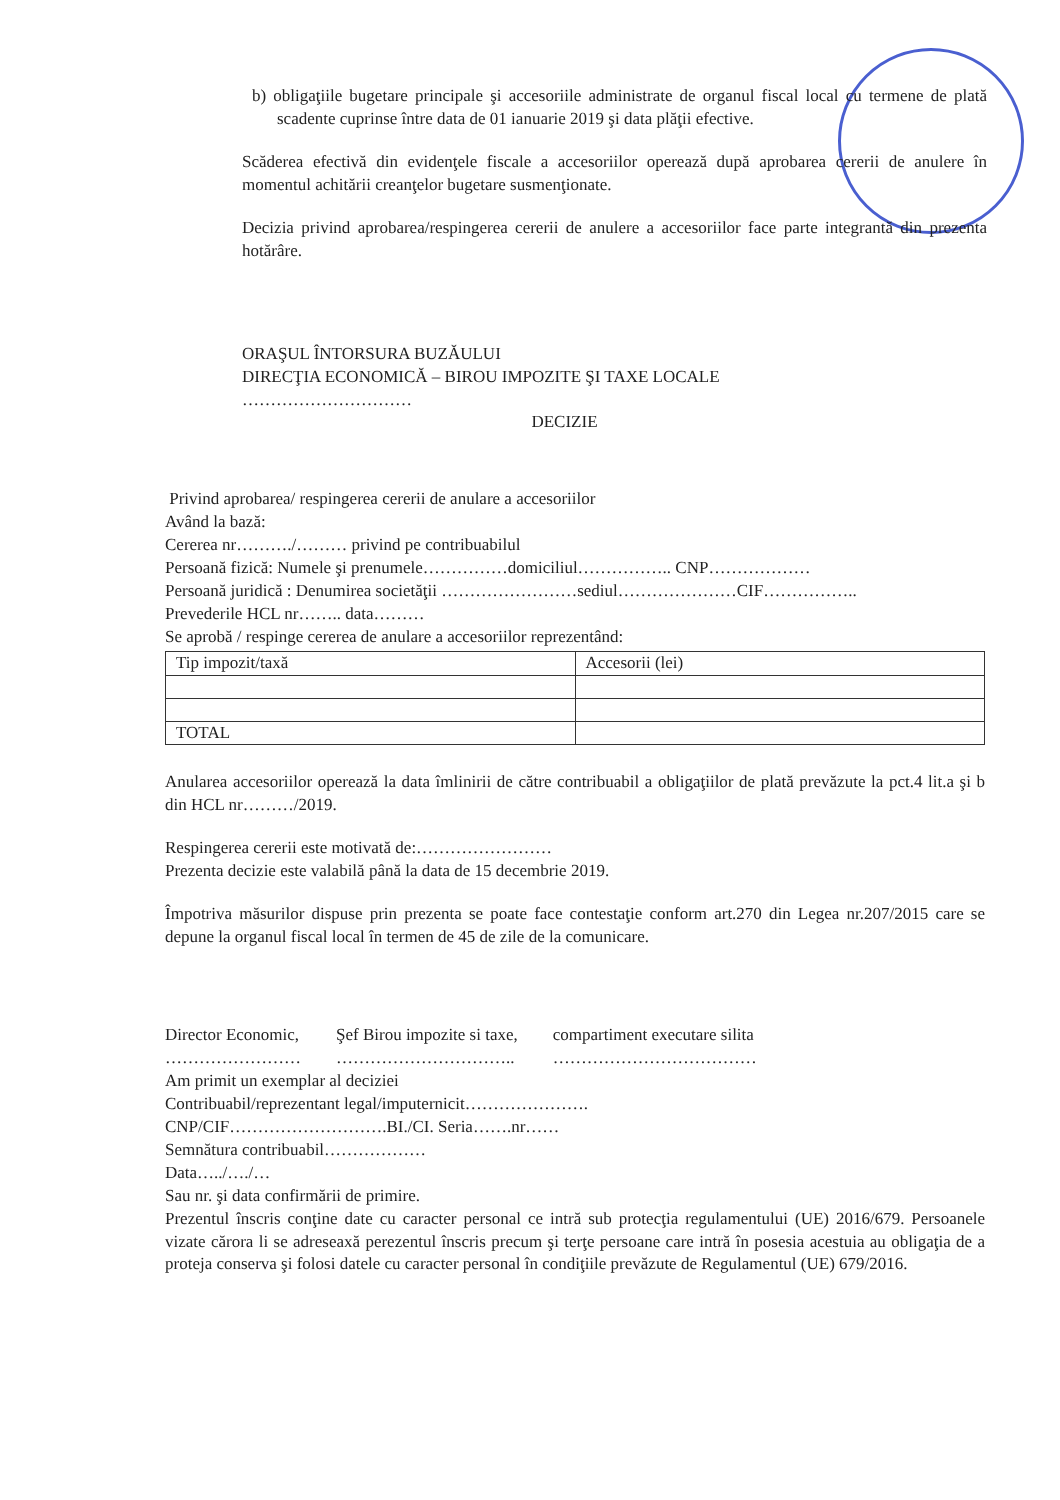b) obligaţiile bugetare principale şi accesoriile administrate de organul fiscal local cu termene de plată scadente cuprinse între data de 01 ianuarie 2019 şi data plăţii efective.
Scăderea efectivă din evidenţele fiscale a accesoriilor operează după aprobarea cererii de anulere în momentul achitării creanţelor bugetare susmenţionate.
Decizia privind aprobarea/respingerea cererii de anulere a accesoriilor face parte integrantă din prezenta hotărâre.
ORAŞUL ÎNTORSURA BUZĂULUI
DIRECŢIA ECONOMICĂ – BIROU IMPOZITE ŞI TAXE LOCALE
…………………………
DECIZIE
Privind aprobarea/ respingerea cererii de anulare a accesoriilor
Având la bază:
Cererea nr………./……… privind pe contribuabilul
Persoană fizică: Numele şi prenumele……………domiciliul…………….. CNP………………
Persoană juridică : Denumirea societăţii ……………………sediul…………………CIF……………..
Prevederile HCL nr…….. data………
Se aprobă / respinge cererea de anulare a accesoriilor reprezentând:
| Tip impozit/taxă | Accesorii (lei) |
| TOTAL | |
Anularea accesoriilor operează la data îmlinirii de către contribuabil a obligaţiilor de plată prevăzute la pct.4 lit.a şi b din HCL nr………/2019.
Respingerea cererii este motivată de:……………………
Prezenta decizie este valabilă până la data de 15 decembrie 2019.
Împotriva măsurilor dispuse prin prezenta se poate face contestaţie conform art.270 din Legea nr.207/2015 care se depune la organul fiscal local în termen de 45 de zile de la comunicare.
Director Economic,
……………………
Şef Birou impozite si taxe,
…………………………..
compartiment executare silita
………………………………
Am primit un exemplar al deciziei
Contribuabil/reprezentant legal/imputernicit………………….
CNP/CIF……………………….BI./CI. Seria…….nr……
Semnătura contribuabil………………
Data…../…./…
Sau nr. şi data confirmării de primire.
Prezentul înscris conţine date cu caracter personal ce intră sub protecţia regulamentului (UE) 2016/679. Persoanele vizate cărora li se adreseaxă perezentul înscris precum şi terţe persoane care intră în posesia acestuia au obligaţia de a proteja conserva şi folosi datele cu caracter personal în condiţiile prevăzute de Regulamentul (UE) 679/2016.